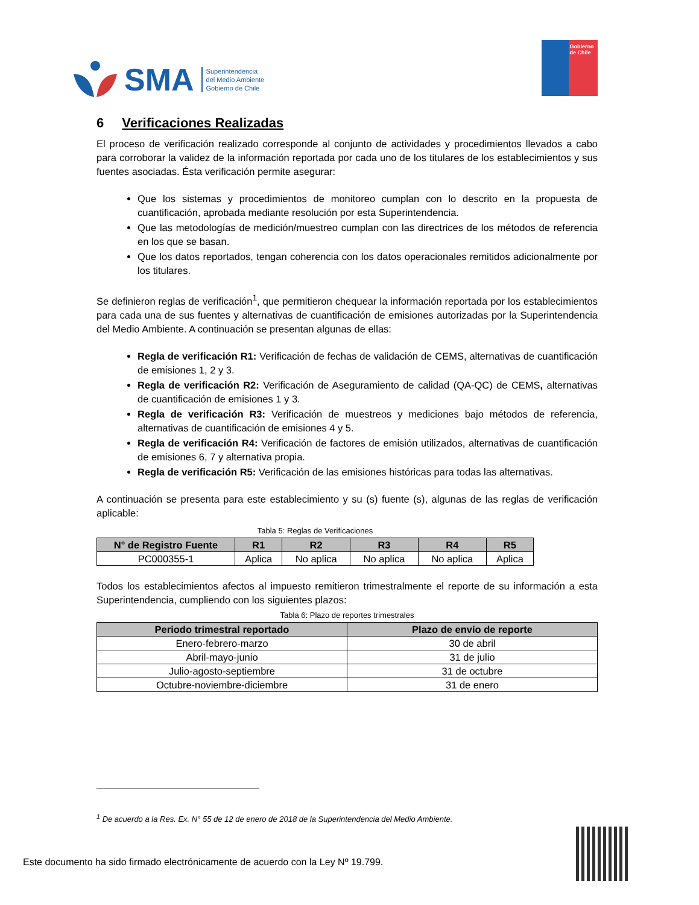SMA
Superintendencia
del Medio Ambiente
Gobierno de Chile
Gobierno de Chile
6 Verificaciones Realizadas
El proceso de verificación realizado corresponde al conjunto de actividades y procedimientos llevados a cabo para corroborar la validez de la información reportada por cada uno de los titulares de los establecimientos y sus fuentes asociadas. Ésta verificación permite asegurar:
Que los sistemas y procedimientos de monitoreo cumplan con lo descrito en la propuesta de cuantificación, aprobada mediante resolución por esta Superintendencia.
Que las metodologías de medición/muestreo cumplan con las directrices de los métodos de referencia en los que se basan.
Que los datos reportados, tengan coherencia con los datos operacionales remitidos adicionalmente por los titulares.
Se definieron reglas de verificación<sup>1</sup>, que permitieron chequear la información reportada por los establecimientos para cada una de sus fuentes y alternativas de cuantificación de emisiones autorizadas por la Superintendencia del Medio Ambiente. A continuación se presentan algunas de ellas:
Regla de verificación R1: Verificación de fechas de validación de CEMS, alternativas de cuantificación de emisiones 1, 2 y 3.
Regla de verificación R2: Verificación de Aseguramiento de calidad (QA-QC) de CEMS, alternativas de cuantificación de emisiones 1 y 3.
Regla de verificación R3: Verificación de muestreos y mediciones bajo métodos de referencia, alternativas de cuantificación de emisiones 4 y 5.
Regla de verificación R4: Verificación de factores de emisión utilizados, alternativas de cuantificación de emisiones 6, 7 y alternativa propia.
Regla de verificación R5: Verificación de las emisiones históricas para todas las alternativas.
A continuación se presenta para este establecimiento y su (s) fuente (s), algunas de las reglas de verificación aplicable:
Tabla 5: Reglas de Verificaciones
| N° de Registro Fuente | R1 | R2 | R3 | R4 | R5 |
| --- | --- | --- | --- | --- | --- |
| PC000355-1 | Aplica | No aplica | No aplica | No aplica | Aplica |
Todos los establecimientos afectos al impuesto remitieron trimestralmente el reporte de su información a esta Superintendencia, cumpliendo con los siguientes plazos:
Tabla 6: Plazo de reportes trimestrales
| Periodo trimestral reportado | Plazo de envío de reporte |
| --- | --- |
| Enero-febrero-marzo | 30 de abril |
| Abril-mayo-junio | 31 de julio |
| Julio-agosto-septiembre | 31 de octubre |
| Octubre-noviembre-diciembre | 31 de enero |
<sup>1</sup> De acuerdo a la Res. Ex. N° 55 de 12 de enero de 2018 de la Superintendencia del Medio Ambiente.
Este documento ha sido firmado electrónicamente de acuerdo con la Ley Nº 19.799.